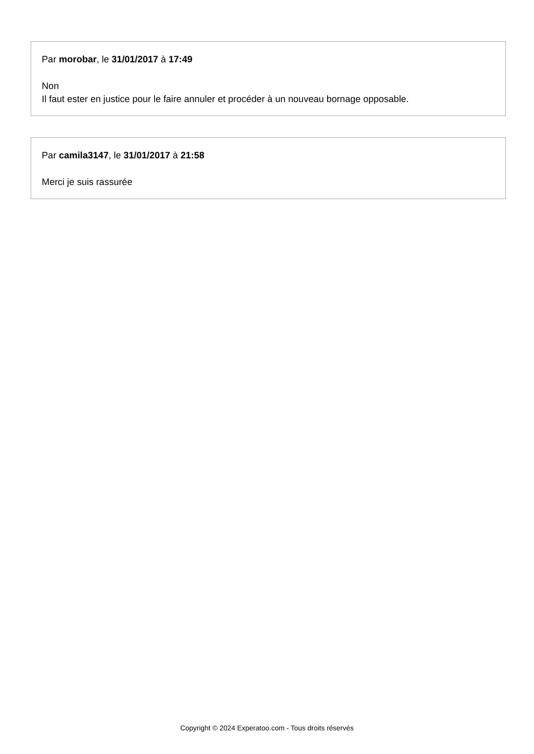Par morobar, le 31/01/2017 à 17:49
Non
Il faut ester en justice pour le faire annuler et procéder à un nouveau bornage opposable.
Par camila3147, le 31/01/2017 à 21:58
Merci je suis rassurée
Copyright © 2024 Experatoo.com - Tous droits réservés